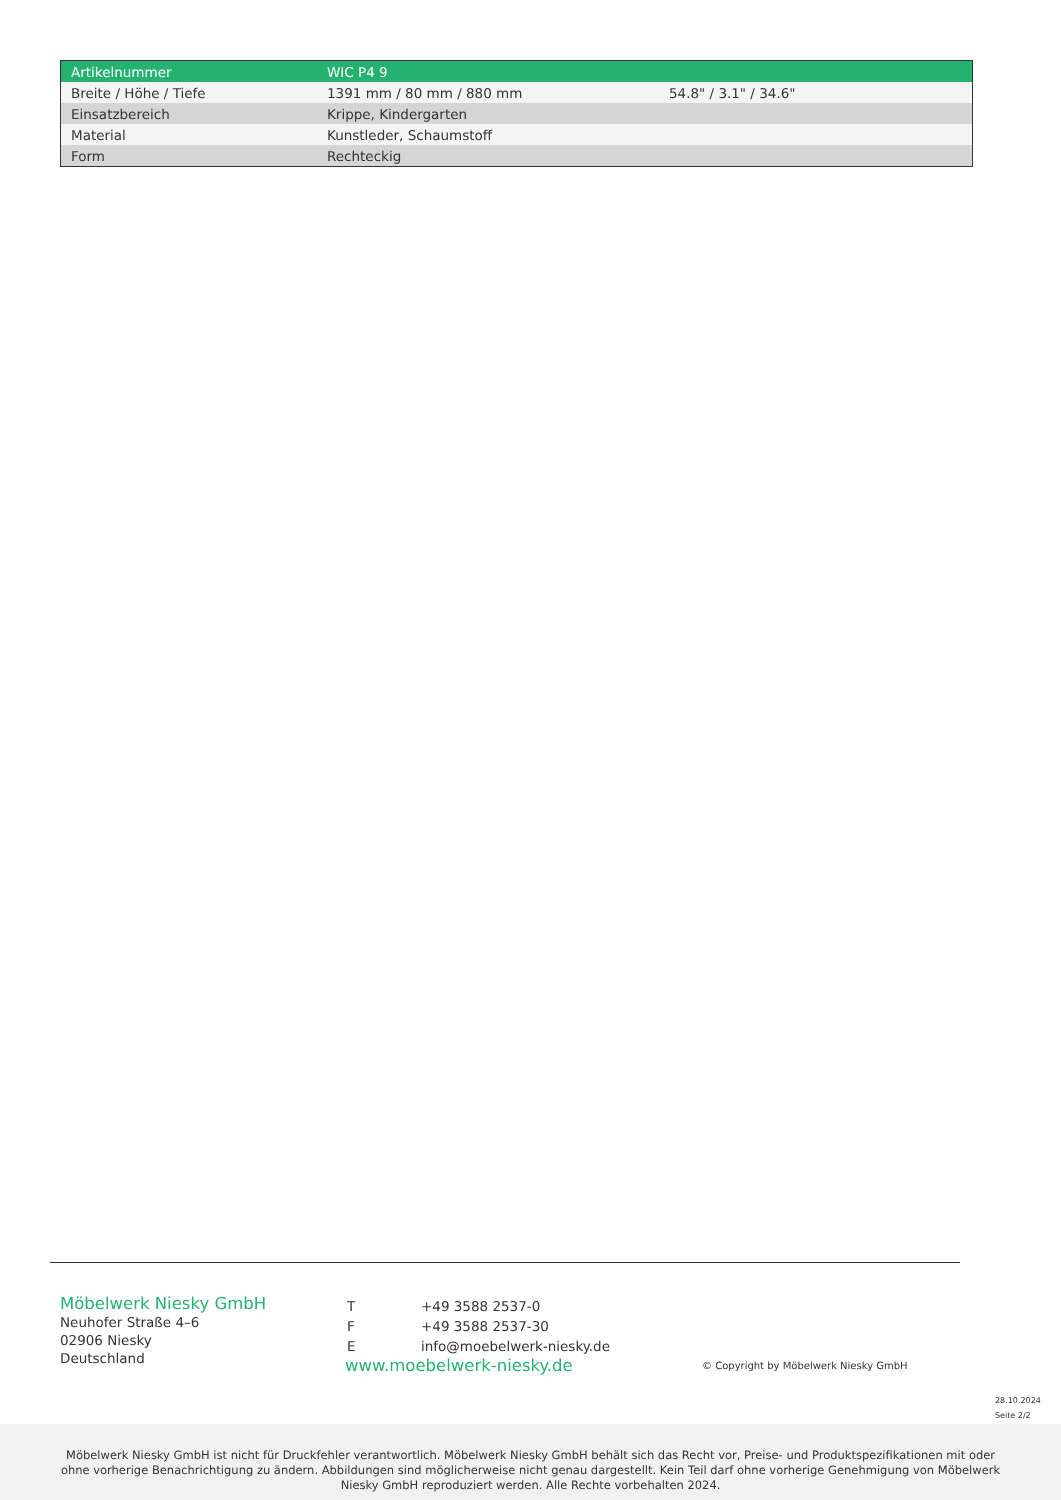| Artikelnummer | WIC P4 9 | |
| Breite / Höhe / Tiefe | 1391 mm / 80 mm / 880 mm | 54.8" / 3.1" / 34.6" |
| Einsatzbereich | Krippe, Kindergarten | |
| Material | Kunstleder, Schaumstoff | |
| Form | Rechteckig | |
Möbelwerk Niesky GmbH
Neuhofer Straße 4–6
02906 Niesky
Deutschland
| T | +49 3588 2537-0 |
| F | +49 3588 2537-30 |
| E | info@moebelwerk-niesky.de |
www.moebelwerk-niesky.de
© Copyright by Möbelwerk Niesky GmbH
28.10.2024
Seite 2/2
Möbelwerk Niesky GmbH ist nicht für Druckfehler verantwortlich. Möbelwerk Niesky GmbH behält sich das Recht vor, Preise- und Produktspezifikationen mit oder ohne vorherige Benachrichtigung zu ändern. Abbildungen sind möglicherweise nicht genau dargestellt. Kein Teil darf ohne vorherige Genehmigung von Möbelwerk Niesky GmbH reproduziert werden. Alle Rechte vorbehalten 2024.